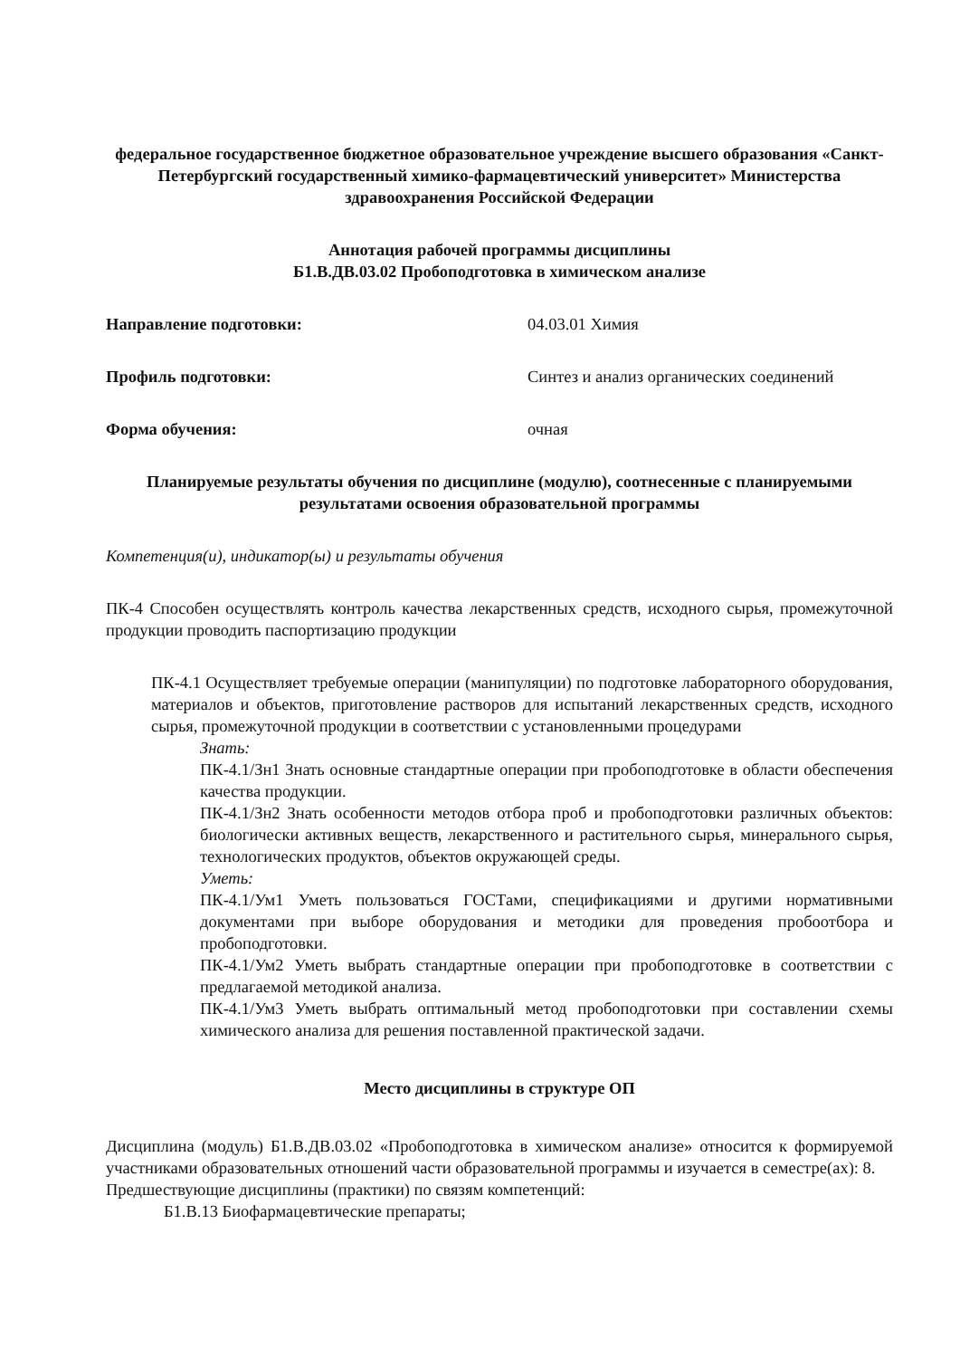федеральное государственное бюджетное образовательное учреждение высшего образования «Санкт-Петербургский государственный химико-фармацевтический университет» Министерства здравоохранения Российской Федерации
Аннотация рабочей программы дисциплины
Б1.В.ДВ.03.02 Пробоподготовка в химическом анализе
Направление подготовки: 04.03.01 Химия
Профиль подготовки: Синтез и анализ органических соединений
Форма обучения: очная
Планируемые результаты обучения по дисциплине (модулю), соотнесенные с планируемыми результатами освоения образовательной программы
Компетенция(и), индикатор(ы) и результаты обучения
ПК-4 Способен осуществлять контроль качества лекарственных средств, исходного сырья, промежуточной продукции проводить паспортизацию продукции
ПК-4.1 Осуществляет требуемые операции (манипуляции) по подготовке лабораторного оборудования, материалов и объектов, приготовление растворов для испытаний лекарственных средств, исходного сырья, промежуточной продукции в соответствии с установленными процедурами
Знать:
ПК-4.1/Зн1 Знать основные стандартные операции при пробоподготовке в области обеспечения качества продукции.
ПК-4.1/Зн2 Знать особенности методов отбора проб и пробоподготовки различных объектов: биологически активных веществ, лекарственного и растительного сырья, минерального сырья, технологических продуктов, объектов окружающей среды.
Уметь:
ПК-4.1/Ум1 Уметь пользоваться ГОСТами, спецификациями и другими нормативными документами при выборе оборудования и методики для проведения пробоотбора и пробоподготовки.
ПК-4.1/Ум2 Уметь выбрать стандартные операции при пробоподготовке в соответствии с предлагаемой методикой анализа.
ПК-4.1/Ум3 Уметь выбрать оптимальный метод пробоподготовки при составлении схемы химического анализа для решения поставленной практической задачи.
Место дисциплины в структуре ОП
Дисциплина (модуль) Б1.В.ДВ.03.02 «Пробоподготовка в химическом анализе» относится к формируемой участниками образовательных отношений части образовательной программы и изучается в семестре(ах): 8.
Предшествующие дисциплины (практики) по связям компетенций:
Б1.В.13 Биофармацевтические препараты;